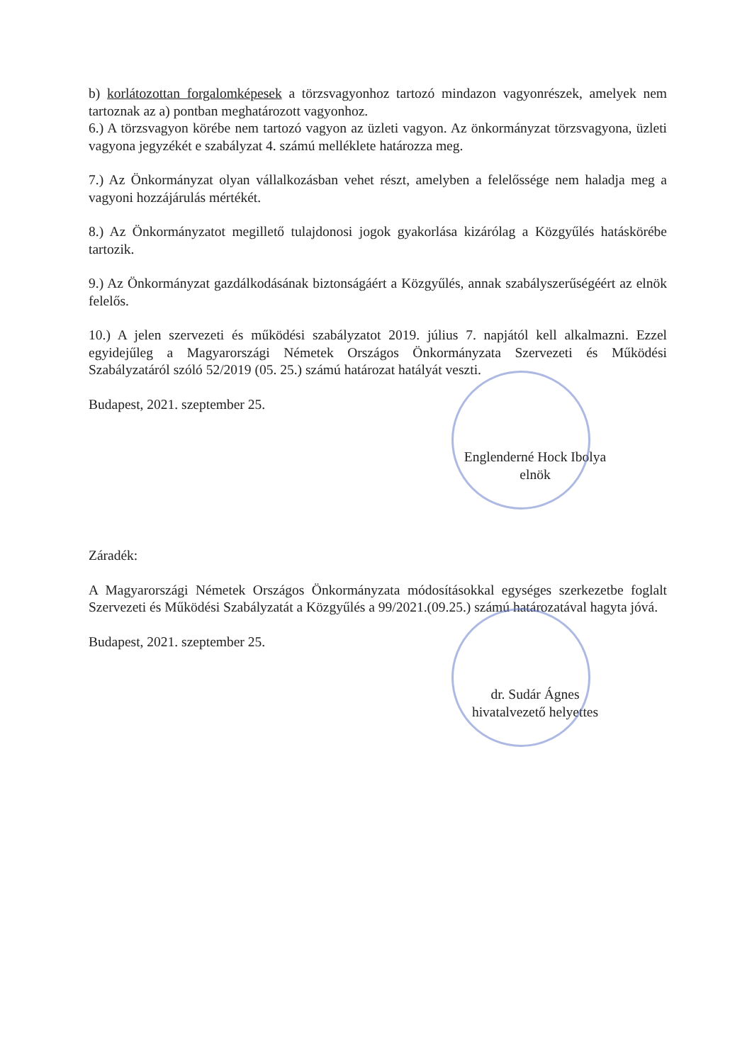b) korlátozottan forgalomképesek a törzsvagyonhoz tartozó mindazon vagyonrészek, amelyek nem tartoznak az a) pontban meghatározott vagyonhoz.
6.) A törzsvagyon körébe nem tartozó vagyon az üzleti vagyon. Az önkormányzat törzsvagyona, üzleti vagyona jegyzékét e szabályzat 4. számú melléklete határozza meg.
7.) Az Önkormányzat olyan vállalkozásban vehet részt, amelyben a felelőssége nem haladja meg a vagyoni hozzájárulás mértékét.
8.) Az Önkormányzatot megillető tulajdonosi jogok gyakorlása kizárólag a Közgyűlés hatáskörébe tartozik.
9.) Az Önkormányzat gazdálkodásának biztonságáért a Közgyűlés, annak szabályszerűségéért az elnök felelős.
10.) A jelen szervezeti és működési szabályzatot 2019. július 7. napjától kell alkalmazni. Ezzel egyidejűleg a Magyarországi Németek Országos Önkormányzata Szervezeti és Működési Szabályzatáról szóló 52/2019 (05. 25.) számú határozat hatályát veszti.
Budapest, 2021. szeptember 25.
Englenderné Hock Ibolya
elnök
Záradék:
A Magyarországi Németek Országos Önkormányzata módosításokkal egységes szerkezetbe foglalt Szervezeti és Működési Szabályzatát a Közgyűlés a 99/2021.(09.25.) számú határozatával hagyta jóvá.
Budapest, 2021. szeptember 25.
dr. Sudár Ágnes
hivatalvezető helyettes